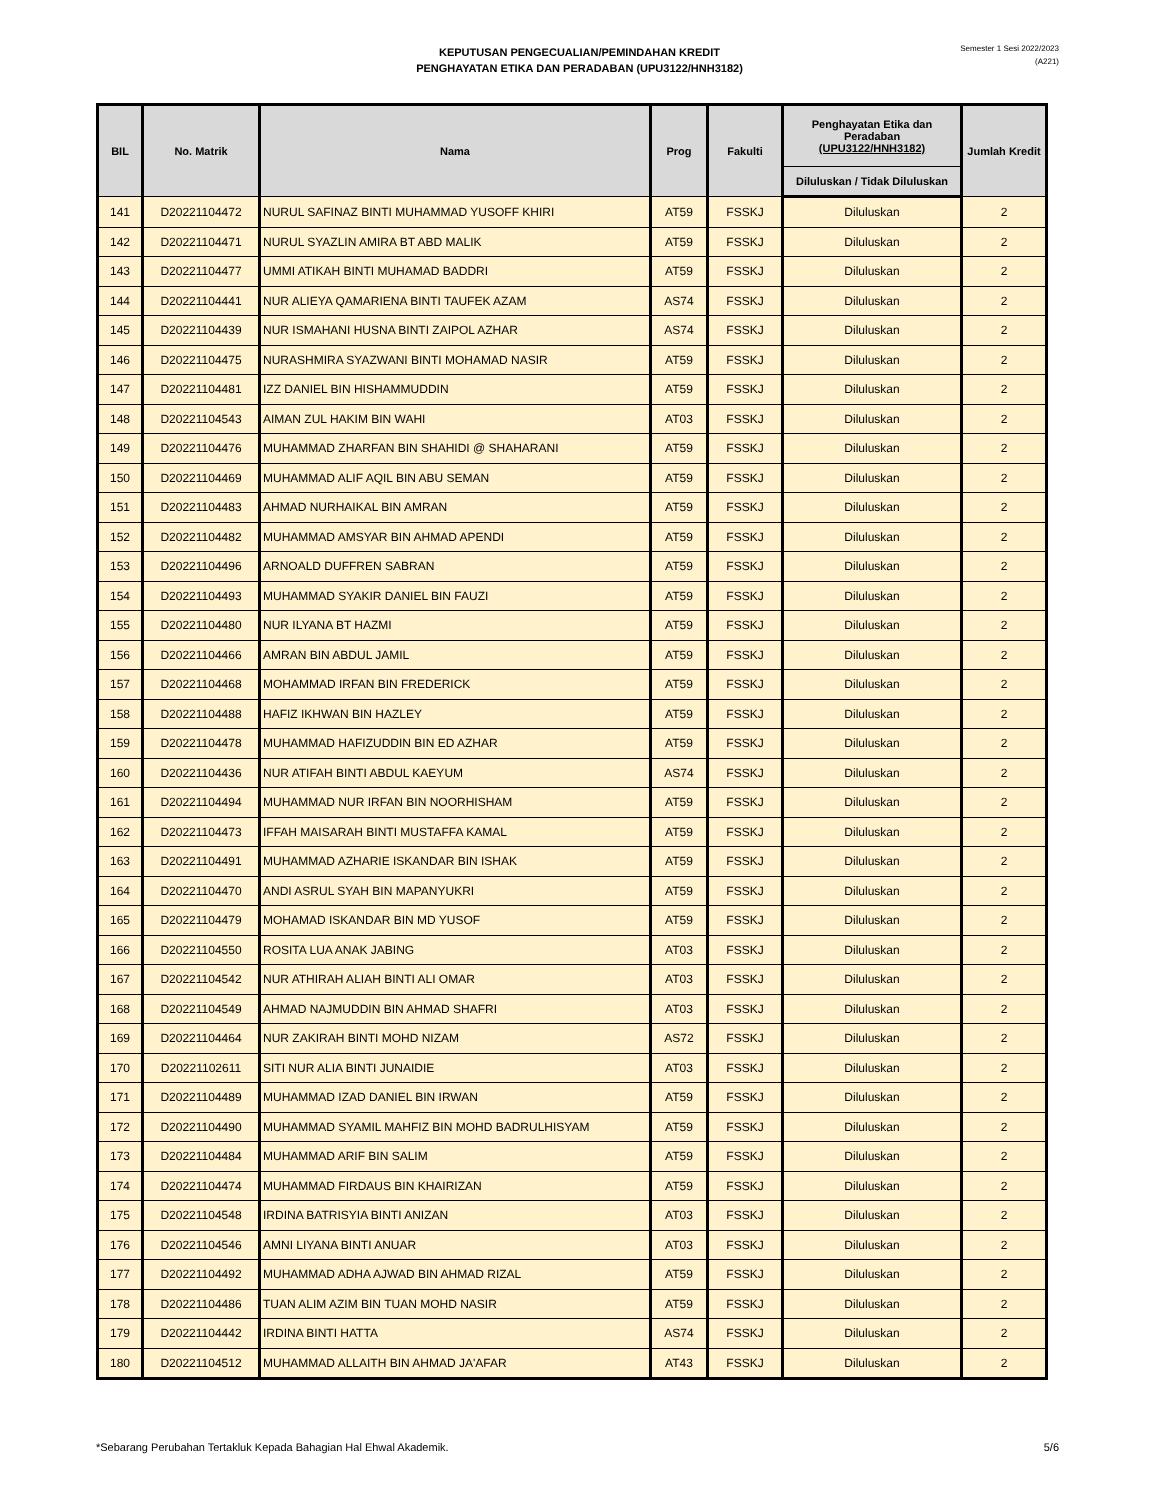KEPUTUSAN PENGECUALIAN/PEMINDAHAN KREDIT
PENGHAYATAN ETIKA DAN PERADABAN (UPU3122/HNH3182)
Semester 1 Sesi 2022/2023
(A221)
| BIL | No. Matrik | Nama | Prog | Fakulti | Penghayatan Etika dan Peradaban (UPU3122/HNH3182) | Jumlah Kredit |
| --- | --- | --- | --- | --- | --- | --- |
| | | | | | Diluluskan / Tidak Diluluskan | |
| 141 | D20221104472 | NURUL SAFINAZ BINTI MUHAMMAD YUSOFF KHIRI | AT59 | FSSKJ | Diluluskan | 2 |
| 142 | D20221104471 | NURUL SYAZLIN AMIRA BT ABD MALIK | AT59 | FSSKJ | Diluluskan | 2 |
| 143 | D20221104477 | UMMI ATIKAH BINTI MUHAMAD BADDRI | AT59 | FSSKJ | Diluluskan | 2 |
| 144 | D20221104441 | NUR ALIEYA QAMARIENA BINTI TAUFEK AZAM | AS74 | FSSKJ | Diluluskan | 2 |
| 145 | D20221104439 | NUR ISMAHANI HUSNA BINTI ZAIPOL AZHAR | AS74 | FSSKJ | Diluluskan | 2 |
| 146 | D20221104475 | NURASHMIRA SYAZWANI BINTI MOHAMAD NASIR | AT59 | FSSKJ | Diluluskan | 2 |
| 147 | D20221104481 | IZZ DANIEL BIN HISHAMMUDDIN | AT59 | FSSKJ | Diluluskan | 2 |
| 148 | D20221104543 | AIMAN ZUL HAKIM BIN WAHI | AT03 | FSSKJ | Diluluskan | 2 |
| 149 | D20221104476 | MUHAMMAD ZHARFAN BIN SHAHIDI @ SHAHARANI | AT59 | FSSKJ | Diluluskan | 2 |
| 150 | D20221104469 | MUHAMMAD ALIF AQIL BIN ABU SEMAN | AT59 | FSSKJ | Diluluskan | 2 |
| 151 | D20221104483 | AHMAD NURHAIKAL BIN AMRAN | AT59 | FSSKJ | Diluluskan | 2 |
| 152 | D20221104482 | MUHAMMAD AMSYAR BIN AHMAD APENDI | AT59 | FSSKJ | Diluluskan | 2 |
| 153 | D20221104496 | ARNOALD DUFFREN SABRAN | AT59 | FSSKJ | Diluluskan | 2 |
| 154 | D20221104493 | MUHAMMAD SYAKIR DANIEL BIN FAUZI | AT59 | FSSKJ | Diluluskan | 2 |
| 155 | D20221104480 | NUR ILYANA BT HAZMI | AT59 | FSSKJ | Diluluskan | 2 |
| 156 | D20221104466 | AMRAN BIN ABDUL JAMIL | AT59 | FSSKJ | Diluluskan | 2 |
| 157 | D20221104468 | MOHAMMAD IRFAN BIN FREDERICK | AT59 | FSSKJ | Diluluskan | 2 |
| 158 | D20221104488 | HAFIZ IKHWAN BIN HAZLEY | AT59 | FSSKJ | Diluluskan | 2 |
| 159 | D20221104478 | MUHAMMAD HAFIZUDDIN BIN ED AZHAR | AT59 | FSSKJ | Diluluskan | 2 |
| 160 | D20221104436 | NUR ATIFAH BINTI ABDUL KAEYUM | AS74 | FSSKJ | Diluluskan | 2 |
| 161 | D20221104494 | MUHAMMAD NUR IRFAN BIN NOORHISHAM | AT59 | FSSKJ | Diluluskan | 2 |
| 162 | D20221104473 | IFFAH MAISARAH BINTI MUSTAFFA KAMAL | AT59 | FSSKJ | Diluluskan | 2 |
| 163 | D20221104491 | MUHAMMAD AZHARIE ISKANDAR BIN ISHAK | AT59 | FSSKJ | Diluluskan | 2 |
| 164 | D20221104470 | ANDI ASRUL SYAH BIN MAPANYUKRI | AT59 | FSSKJ | Diluluskan | 2 |
| 165 | D20221104479 | MOHAMAD ISKANDAR BIN MD YUSOF | AT59 | FSSKJ | Diluluskan | 2 |
| 166 | D20221104550 | ROSITA LUA ANAK JABING | AT03 | FSSKJ | Diluluskan | 2 |
| 167 | D20221104542 | NUR ATHIRAH ALIAH BINTI ALI OMAR | AT03 | FSSKJ | Diluluskan | 2 |
| 168 | D20221104549 | AHMAD NAJMUDDIN BIN AHMAD SHAFRI | AT03 | FSSKJ | Diluluskan | 2 |
| 169 | D20221104464 | NUR ZAKIRAH BINTI MOHD NIZAM | AS72 | FSSKJ | Diluluskan | 2 |
| 170 | D20221102611 | SITI NUR ALIA BINTI JUNAIDIE | AT03 | FSSKJ | Diluluskan | 2 |
| 171 | D20221104489 | MUHAMMAD IZAD DANIEL BIN IRWAN | AT59 | FSSKJ | Diluluskan | 2 |
| 172 | D20221104490 | MUHAMMAD SYAMIL MAHFIZ BIN MOHD BADRULHISYAM | AT59 | FSSKJ | Diluluskan | 2 |
| 173 | D20221104484 | MUHAMMAD ARIF BIN SALIM | AT59 | FSSKJ | Diluluskan | 2 |
| 174 | D20221104474 | MUHAMMAD FIRDAUS BIN KHAIRIZAN | AT59 | FSSKJ | Diluluskan | 2 |
| 175 | D20221104548 | IRDINA BATRISYIA BINTI ANIZAN | AT03 | FSSKJ | Diluluskan | 2 |
| 176 | D20221104546 | AMNI LIYANA BINTI ANUAR | AT03 | FSSKJ | Diluluskan | 2 |
| 177 | D20221104492 | MUHAMMAD ADHA AJWAD BIN AHMAD RIZAL | AT59 | FSSKJ | Diluluskan | 2 |
| 178 | D20221104486 | TUAN ALIM AZIM BIN TUAN MOHD NASIR | AT59 | FSSKJ | Diluluskan | 2 |
| 179 | D20221104442 | IRDINA BINTI HATTA | AS74 | FSSKJ | Diluluskan | 2 |
| 180 | D20221104512 | MUHAMMAD ALLAITH BIN AHMAD JA'AFAR | AT43 | FSSKJ | Diluluskan | 2 |
*Sebarang Perubahan Tertakluk Kepada Bahagian Hal Ehwal Akademik. 5/6